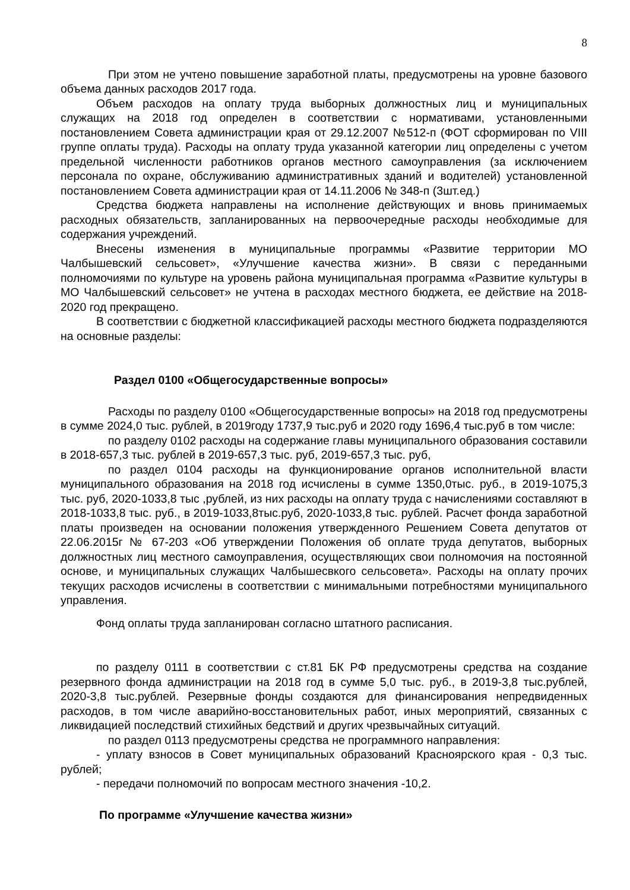8
При этом не учтено повышение заработной платы, предусмотрены на уровне базового объема данных расходов 2017 года.
Объем расходов на оплату труда выборных должностных лиц и муниципальных служащих на 2018 год определен в соответствии с нормативами, установленными постановлением Совета администрации края от 29.12.2007 №512-п (ФОТ сформирован по VIII группе оплаты труда). Расходы на оплату труда указанной категории лиц определены с учетом предельной численности работников органов местного самоуправления (за исключением персонала по охране, обслуживанию административных зданий и водителей) установленной постановлением Совета администрации края от 14.11.2006 № 348-п (3шт.ед.)
Средства бюджета направлены на исполнение действующих и вновь принимаемых расходных обязательств, запланированных на первоочередные расходы необходимые для содержания учреждений.
Внесены изменения в муниципальные программы «Развитие территории МО Чалбышевский сельсовет», «Улучшение качества жизни». В связи с переданными полномочиями по культуре на уровень района муниципальная программа «Развитие культуры в МО Чалбышевский сельсовет» не учтена в расходах местного бюджета, ее действие на 2018-2020 год прекращено.
В соответствии с бюджетной классификацией расходы местного бюджета подразделяются на основные разделы:
Раздел 0100 «Общегосударственные вопросы»
Расходы по разделу 0100 «Общегосударственные вопросы» на 2018 год предусмотрены в сумме 2024,0 тыс. рублей, в 2019году 1737,9 тыс.руб и 2020 году 1696,4 тыс.руб в том числе:
по разделу 0102 расходы на содержание главы муниципального образования составили в 2018-657,3 тыс. рублей в 2019-657,3 тыс. руб, 2019-657,3 тыс. руб,
по раздел 0104 расходы на функционирование органов исполнительной власти муниципального образования на 2018 год исчислены в сумме 1350,0тыс. руб., в 2019-1075,3 тыс. руб, 2020-1033,8 тыс ,рублей, из них расходы на оплату труда с начислениями составляют в 2018-1033,8 тыс. руб., в 2019-1033,8тыс.руб, 2020-1033,8 тыс. рублей. Расчет фонда заработной платы произведен на основании положения утвержденного Решением Совета депутатов от 22.06.2015г № 67-203 «Об утверждении Положения об оплате труда депутатов, выборных должностных лиц местного самоуправления, осуществляющих свои полномочия на постоянной основе, и муниципальных служащих Чалбышесвкого сельсовета». Расходы на оплату прочих текущих расходов исчислены в соответствии с минимальными потребностями муниципального управления.
Фонд оплаты труда запланирован согласно штатного расписания.
по разделу 0111 в соответствии с ст.81 БК РФ предусмотрены средства на создание резервного фонда администрации на 2018 год в сумме 5,0 тыс. руб., в 2019-3,8 тыс.рублей, 2020-3,8 тыс.рублей. Резервные фонды создаются для финансирования непредвиденных расходов, в том числе аварийно-восстановительных работ, иных мероприятий, связанных с ликвидацией последствий стихийных бедствий и других чрезвычайных ситуаций.
по раздел 0113 предусмотрены средства не программного направления:
- уплату взносов в Совет муниципальных образований Красноярского края - 0,3 тыс. рублей;
- передачи полномочий по вопросам местного значения -10,2.
По программе «Улучшение качества жизни»